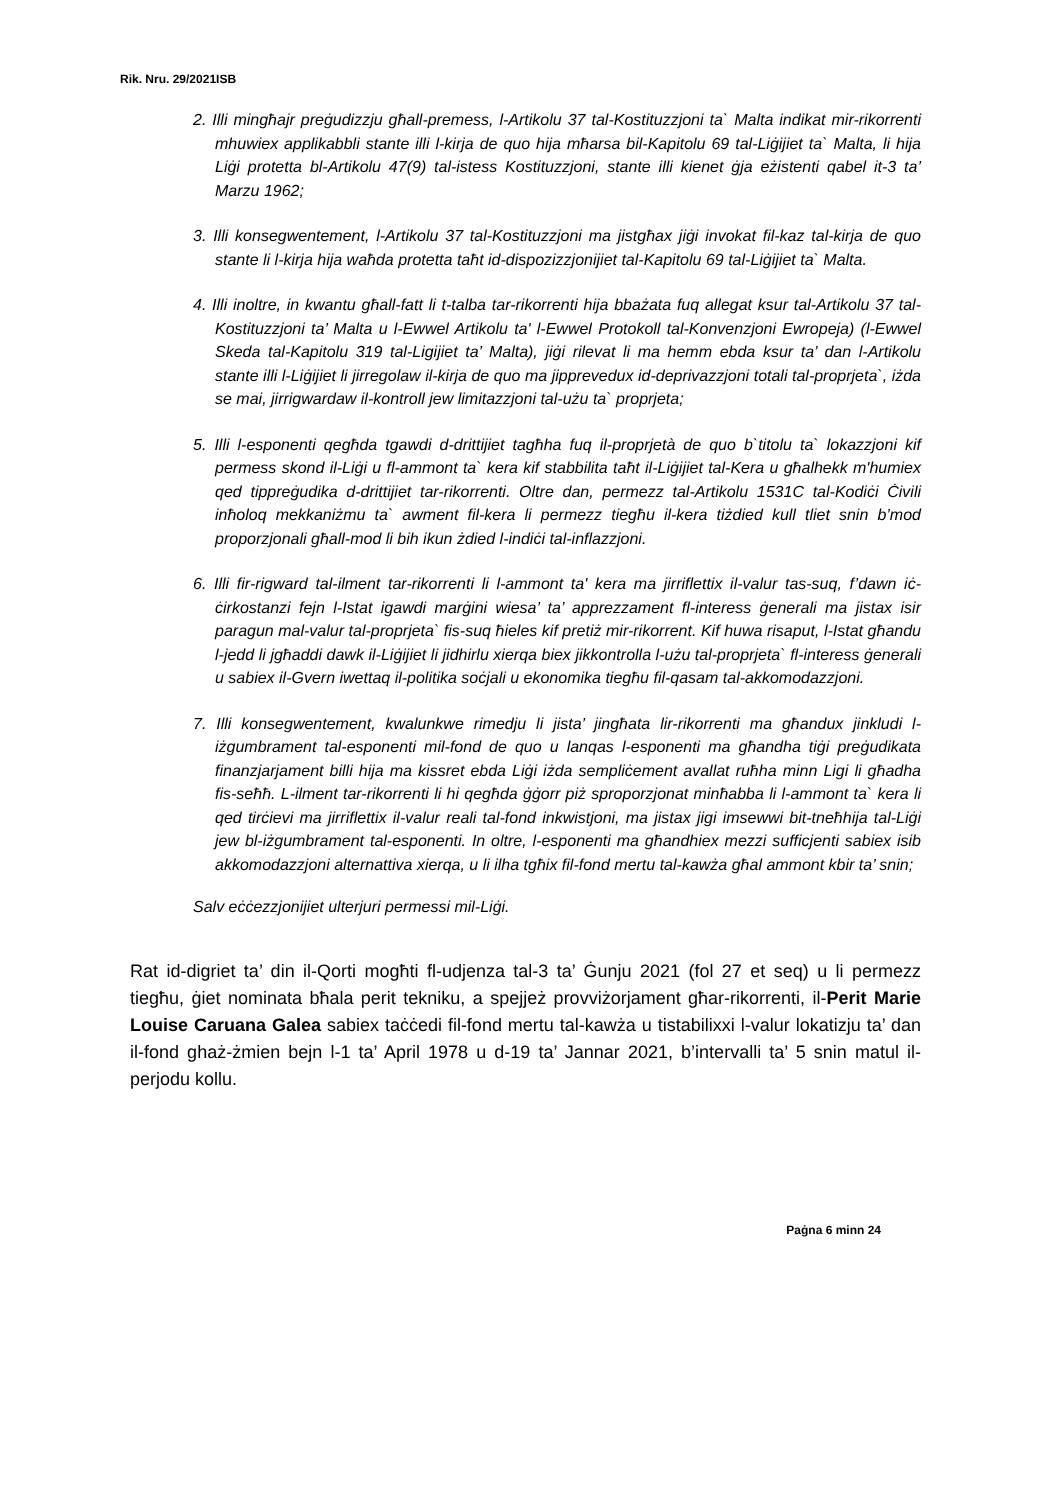Rik. Nru. 29/2021ISB
2. Illi mingħajr preġudizzju għall-premess, l-Artikolu 37 tal-Kostituzzjoni ta` Malta indikat mir-rikorrenti mhuwiex applikabbli stante illi l-kirja de quo hija mħarsa bil-Kapitolu 69 tal-Liġijiet ta` Malta, li hija Liġi protetta bl-Artikolu 47(9) tal-istess Kostituzzjoni, stante illi kienet ġja eżistenti qabel it-3 ta’ Marzu 1962;
3. Illi konsegwentement, l-Artikolu 37 tal-Kostituzzjoni ma jistgħax jiġi invokat fil-kaz tal-kirja de quo stante li l-kirja hija waħda protetta taħt id-dispozizzjonijiet tal-Kapitolu 69 tal-Liġijiet ta` Malta.
4. Illi inoltre, in kwantu għall-fatt li t-talba tar-rikorrenti hija bbażata fuq allegat ksur tal-Artikolu 37 tal-Kostituzzjoni ta’ Malta u l-Ewwel Artikolu ta' l-Ewwel Protokoll tal-Konvenzjoni Ewropeja) (l-Ewwel Skeda tal-Kapitolu 319 tal-Ligijiet ta’ Malta), jiġi rilevat li ma hemm ebda ksur ta’ dan l-Artikolu stante illi l-Liġijiet li jirregolaw il-kirja de quo ma jipprevedux id-deprivazzjoni totali tal-proprjeta`, iżda se mai, jirrigwardaw il-kontroll jew limitazzjoni tal-użu ta` proprjeta;
5. Illi l-esponenti qegħda tgawdi d-drittijiet tagħha fuq il-proprjetà de quo b`titolu ta` lokazzjoni kif permess skond il-Liġi u fl-ammont ta` kera kif stabbilita taħt il-Liġijiet tal-Kera u għalhekk m'humiex qed tippreġudika d-drittijiet tar-rikorrenti. Oltre dan, permezz tal-Artikolu 1531C tal-Kodiċi Ċivili inħoloq mekkaniżmu ta` awment fil-kera li permezz tiegħu il-kera tiżdied kull tliet snin b’mod proporzjonali għall-mod li bih ikun żdied l-indiċi tal-inflazzjoni.
6. Illi fir-rigward tal-ilment tar-rikorrenti li l-ammont ta' kera ma jirriflettix il-valur tas-suq, f’dawn iċ-ċirkostanzi fejn l-Istat igawdi marġini wiesa’ ta’ apprezzament fl-interess ġenerali ma jistax isir paragun mal-valur tal-proprjeta` fis-suq ħieles kif pretiż mir-rikorrent. Kif huwa risaput, l-Istat għandu l-jedd li jgħaddi dawk il-Liġijiet li jidhirlu xierqa biex jikkontrolla l-użu tal-proprjeta` fl-interess ġenerali u sabiex il-Gvern iwettaq il-politika soċjali u ekonomika tiegħu fil-qasam tal-akkomodazzjoni.
7. Illi konsegwentement, kwalunkwe rimedju li jista’ jingħata lir-rikorrenti ma għandux jinkludi l-iżgumbrament tal-esponenti mil-fond de quo u lanqas l-esponenti ma għandha tiġi preġudikata finanzjarjament billi hija ma kissret ebda Liġi iżda sempliċement avallat ruħha minn Ligi li għadha fis-seħħ. L-ilment tar-rikorrenti li hi qegħda ġġorr piż sproporzjonat minħabba li l-ammont ta` kera li qed tirċievi ma jirriflettix il-valur reali tal-fond inkwistjoni, ma jistax jigi imsewwi bit-tneħhija tal-Liġi jew bl-iżgumbrament tal-esponenti. In oltre, l-esponenti ma għandhiex mezzi sufficjenti sabiex isib akkomodazzjoni alternattiva xierqa, u li ilha tgħix fil-fond mertu tal-kawża għal ammont kbir ta’ snin;
Salv eċċezzjonijiet ulterjuri permessi mil-Liġi.
Rat id-digriet ta’ din il-Qorti mogħti fl-udjenza tal-3 ta’ Ġunju 2021 (fol 27 et seq) u li permezz tiegħu, ġiet nominata bħala perit tekniku, a spejjeż provviżorjament għar-rikorrenti, il-Perit Marie Louise Caruana Galea sabiex taċċedi fil-fond mertu tal-kawża u tistabilixxi l-valur lokatizju ta’ dan il-fond ghaż-żmien bejn l-1 ta’ April 1978 u d-19 ta’ Jannar 2021, b’intervalli ta’ 5 snin matul il-perjodu kollu.
Paġna 6 minn 24